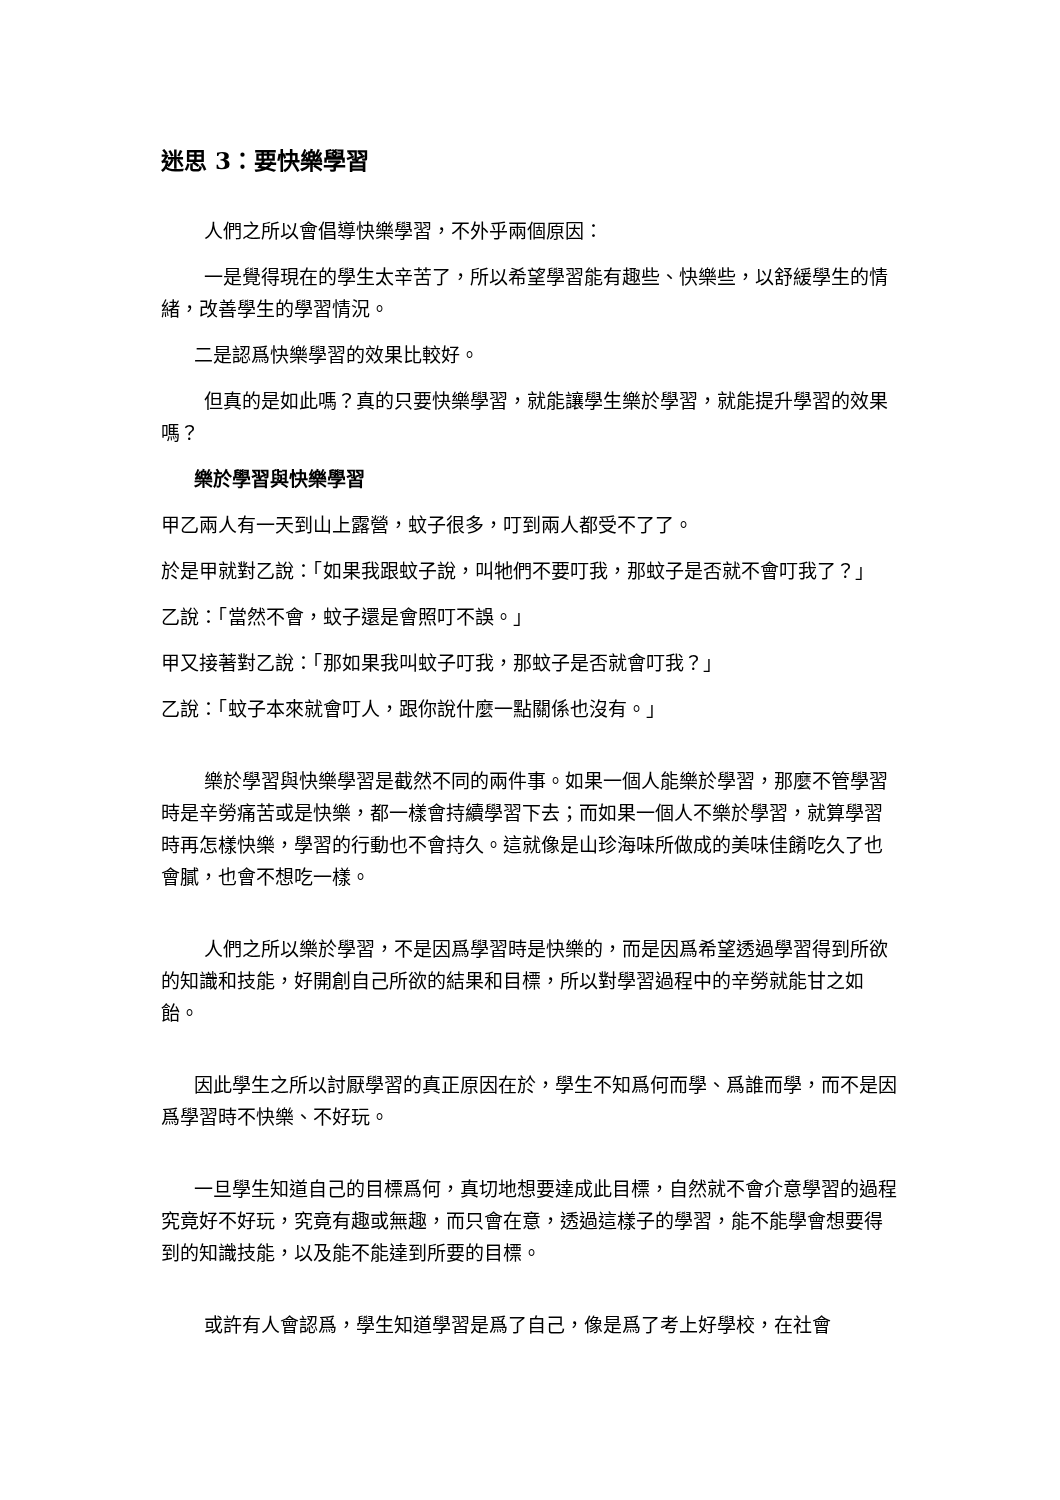迷思 3：要快樂學習
人們之所以會倡導快樂學習，不外乎兩個原因：
一是覺得現在的學生太辛苦了，所以希望學習能有趣些、快樂些，以舒緩學生的情緒，改善學生的學習情況。
二是認爲快樂學習的效果比較好。
但真的是如此嗎？真的只要快樂學習，就能讓學生樂於學習，就能提升學習的效果嗎？
樂於學習與快樂學習
甲乙兩人有一天到山上露營，蚊子很多，叮到兩人都受不了了。
於是甲就對乙說：「如果我跟蚊子說，叫牠們不要叮我，那蚊子是否就不會叮我了？」
乙說：「當然不會，蚊子還是會照叮不誤。」
甲又接著對乙說：「那如果我叫蚊子叮我，那蚊子是否就會叮我？」
乙說：「蚊子本來就會叮人，跟你說什麼一點關係也沒有。」
樂於學習與快樂學習是截然不同的兩件事。如果一個人能樂於學習，那麼不管學習時是辛勞痛苦或是快樂，都一樣會持續學習下去；而如果一個人不樂於學習，就算學習時再怎樣快樂，學習的行動也不會持久。這就像是山珍海味所做成的美味佳餚吃久了也會膩，也會不想吃一樣。
人們之所以樂於學習，不是因爲學習時是快樂的，而是因爲希望透過學習得到所欲的知識和技能，好開創自己所欲的結果和目標，所以對學習過程中的辛勞就能甘之如飴。
因此學生之所以討厭學習的真正原因在於，學生不知爲何而學、爲誰而學，而不是因爲學習時不快樂、不好玩。
一旦學生知道自己的目標爲何，真切地想要達成此目標，自然就不會介意學習的過程究竟好不好玩，究竟有趣或無趣，而只會在意，透過這樣子的學習，能不能學會想要得到的知識技能，以及能不能達到所要的目標。
或許有人會認爲，學生知道學習是爲了自己，像是爲了考上好學校，在社會